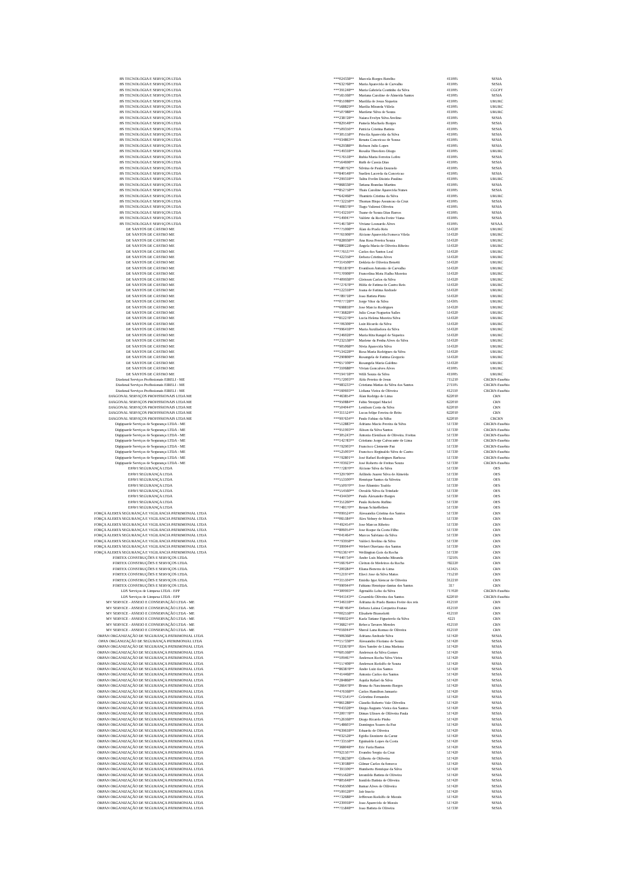| BS TECNOLOGIA E SERVIÇOS LTDA | ***024338** | Marcela Borges Botelho | 411005 | SESIA |
| BS TECNOLOGIA E SERVIÇOS LTDA | ***632768** | Maria Aparecida de Carvalho | 411005 | SESIA |
| BS TECNOLOGIA E SERVIÇOS LTDA | ***391248** | Maria Gabriela Coutinho da Silva | 411005 | CGCPT |
| BS TECNOLOGIA E SERVIÇOS LTDA | ***565168** | Mariana Caroline de Almeida Santos | 411005 | SESIA |
| BS TECNOLOGIA E SERVIÇOS LTDA | ***851088** | Marilila de Jesus Siqueira | 411005 | URURC |
| BS TECNOLOGIA E SERVIÇOS LTDA | ***568829** | Marilia Miranda Villela | 411005 | URURC |
| BS TECNOLOGIA E SERVIÇOS LTDA | ***507988** | Marilene Silva de Souza | 411005 | URURC |
| BS TECNOLOGIA E SERVIÇOS LTDA | ***238728** | Naiara Evelyn Silva Avelino | 411005 | SESIA |
| BS TECNOLOGIA E SERVIÇOS LTDA | ***829548** | Pamela Machado Borges | 411005 | SESIA |
| BS TECNOLOGIA E SERVIÇOS LTDA | ***509356** | Patricia Cristina Batista | 411005 | SESIA |
| BS TECNOLOGIA E SERVIÇOS LTDA | ***305158** | Priscila Aparecida da Silva | 411005 | SESIA |
| BS TECNOLOGIA E SERVIÇOS LTDA | ***934863** | Renata Conceicao de Sousa | 411005 | SESIA |
| BS TECNOLOGIA E SERVIÇOS LTDA | ***629388** | Robson Julio Lopes | 411005 | SESIA |
| BS TECNOLOGIA E SERVIÇOS LTDA | ***149318** | Rosalia Theodoro Diogo | 411005 | URURC |
| BS TECNOLOGIA E SERVIÇOS LTDA | ***176518** | Rubia Maria Ferreira Lofeu | 411005 | SESIA |
| BS TECNOLOGIA E SERVIÇOS LTDA | ***564698** | Ruth de Cassia Dias | 411005 | SESIA |
| BS TECNOLOGIA E SERVIÇOS LTDA | ***580792** | Silvina de Paula Dourado | 411005 | SESIA |
| BS TECNOLOGIA E SERVIÇOS LTDA | ***840548** | Suellen Lacerda da Conceicao | 411005 | SESIA |
| BS TECNOLOGIA E SERVIÇOS LTDA | ***299318** | Talita Evelin Dioizio Paulino | 411005 | URURC |
| BS TECNOLOGIA E SERVIÇOS LTDA | ***868338** | Tatiana Brandao Martins | 411005 | SESIA |
| BS TECNOLOGIA E SERVIÇOS LTDA | ***852758** | Thais Caroline Aparecida Nunes | 411005 | SESIA |
| BS TECNOLOGIA E SERVIÇOS LTDA | ***642468** | Thamiris Cristina da Silva | 411005 | URURC |
| BS TECNOLOGIA E SERVIÇOS LTDA | ***732258** | Thomas Bispo Assuncao da Cruz | 411005 | SESIA |
| BS TECNOLOGIA E SERVIÇOS LTDA | ***408378** | Tiago Valiensi Oliveira | 411005 | SESIA |
| BS TECNOLOGIA E SERVIÇOS LTDA | ***143216** | Tuane de Souza Dias Barros | 411005 | SESIA |
| BS TECNOLOGIA E SERVIÇOS LTDA | ***149047** | Valdete da Rocha Freire Viana | 411005 | SESIA |
| BS TECNOLOGIA E SERVIÇOS LTDA | ***146738** | Viviane Leonardo Alves | 411005 | SESAA |
| DE SANTOS DE CASTRO ME | ***775998** | Alan do Prado Reis | 514320 | URURC |
| DE SANTOS DE CASTRO ME | ***761908** | Alcione Aparecida Fonseca Vilela | 514320 | URURC |
| DE SANTOS DE CASTRO ME | ***828938** | Ana Rosa Pereira Souza | 514320 | URURC |
| DE SANTOS DE CASTRO ME | ***880228** | Angela Maria de Oliveira Ribeiro | 514320 | URURC |
| DE SANTOS DE CASTRO ME | ***776537** | Carlos dos Santos Leal | 514320 | URURC |
| DE SANTOS DE CASTRO ME | ***422358** | Debora Cristina Alves | 514320 | URURC |
| DE SANTOS DE CASTRO ME | ***314508** | Dekleia de Oliveira Benetti | 514320 | URURC |
| DE SANTOS DE CASTRO ME | ***811878** | Evanilson Antonio de Carvalho | 514320 | URURC |
| DE SANTOS DE CASTRO ME | ***170908** | Francelina Mota Fialho Moreira | 514320 | URURC |
| DE SANTOS DE CASTRO ME | ***409938** | Gleisson Carlos da Silva | 514320 | URURC |
| DE SANTOS DE CASTRO ME | ***727678** | Hilda de Fatima de Castro Reis | 514320 | URURC |
| DE SANTOS DE CASTRO ME | ***122318** | Joana de Fatima Andrade | 514320 | URURC |
| DE SANTOS DE CASTRO ME | ***789718** | Joao Batista Pinto | 514320 | URURC |
| DE SANTOS DE CASTRO ME | ***077728** | Jorge Vitor da Silva | 514305 | URURC |
| DE SANTOS DE CASTRO ME | ***698818** | Jose Marcio Rodrigues | 514320 | URURC |
| DE SANTOS DE CASTRO ME | ***736828** | Julio Cesar Nogueira Salles | 514320 | URURC |
| DE SANTOS DE CASTRO ME | ***812278** | Lucia Helena Moreira Silva | 514320 | URURC |
| DE SANTOS DE CASTRO ME | ***706308** | Luiz Ricardo da Silva | 514320 | URURC |
| DE SANTOS DE CASTRO ME | ***996418** | Maria Auxiliadora da Silva | 514320 | URURC |
| DE SANTOS DE CASTRO ME | ***246028** | Maria Rita Rangel de Siqueira | 514320 | URURC |
| DE SANTOS DE CASTRO ME | ***232538** | Marlene da Penha Alves da Silva | 514320 | URURC |
| DE SANTOS DE CASTRO ME | ***905068** | Nivia Aparecida Silva | 514320 | URURC |
| DE SANTOS DE CASTRO ME | ***534228** | Rosa Maria Rodrigues da Silva | 514320 | URURC |
| DE SANTOS DE CASTRO ME | ***290808** | Rosangela de Fatima Gregorio | 514320 | URURC |
| DE SANTOS DE CASTRO ME | ***657108** | Rosangela Maria Galdino | 514320 | URURC |
| DE SANTOS DE CASTRO ME | ***310688** | Vivian Goncalves Alves | 411005 | URURC |
| DE SANTOS DE CASTRO ME | ***194718** | Willi Souza da Silva | 411005 | URURC |
| Diadonal Serviços Profissionais EIRELI - ME | ***572003** | Aldo Pereira de Jesus | 715210 | CRCRN-Eusébio |
| Diadonal Serviços Profissionais EIRELI - ME | ***983233** | Cristiana Matias da Silva dos Santos | 271105 | CRCRN-Eusébio |
| Diadonal Serviços Profissionais EIRELI - ME | ***160693** | Lidiana Vieira de Oliveira | 412110 | CRCRN-Eusébio |
| DIAGONAL SERVIÇOS PROFISSIONAIS LTDA ME | ***463854** | Alan Rodrigo de Lima | 622010 | CRN |
| DIAGONAL SERVIÇOS PROFISSIONAIS LTDA ME | ***950884** | Fabio Streppel Maciel | 622010 | CRN |
| DIAGONAL SERVIÇOS PROFISSIONAIS LTDA ME | ***504044** | Lenilson Costa da Silva | 622010 | CRN |
| DIAGONAL SERVIÇOS PROFISSIONAIS LTDA ME | ***311524** | Lucas felipe Fereira de Brito | 622010 | CRN |
| DIAGONAL SERVIÇOS PROFISSIONAIS LTDA ME | ***997634** | Paulo Fabiao da Silba | 622010 | CRCRN |
| Digiguarde Serviços de Segurança LTDA - ME | ***512883** | Adriano Macio Pereira da Silva | 517330 | CRCRN-Eusébio |
| Digiguarde Serviços de Segurança LTDA - ME | ***951993** | Alison da Silva Santos | 517330 | CRCRN-Eusébio |
| Digiguarde Serviços de Segurança LTDA - ME | ***305243** | Antonio Elenilson de Oliveira. Freitas | 517330 | CRCRN-Eusébio |
| Digiguarde Serviços de Segurança LTDA - ME | ***142783** | Cristiano Jorge Calvacante de Lima | 517330 | CRCRN-Eusébio |
| Digiguarde Serviços de Segurança LTDA - ME | ***792903** | Francisco Clemente Paz | 517330 | CRCRN-Eusébio |
| Digiguarde Serviços de Segurança LTDA - ME | ***525003** | Francisco Reginaldo Silva de Castro | 517330 | CRCRN-Eusébio |
| Digiguarde Serviços de Segurança LTDA - ME | ***792801** | José Rafael Rodrigues Barbosa | 517330 | CRCRN-Eusébio |
| Digiguarde Serviços de Segurança LTDA - ME | ***703923** | José Roberto de Freitas Souza | 517330 | CRCRN-Eusébio |
| EPAVI SEGURANÇA LTDA | ***772870** | Alcione Silva da Silva | 517330 | OES |
| EPAVI SEGURANÇA LTDA | ***329790** | Arllindo Juarez Silva de Almeida | 517330 | OES |
| EPAVI SEGURANÇA LTDA | ***553100** | Henrique Santos da Silveira | 517330 | OES |
| EPAVI SEGURANÇA LTDA | ***550970** | Jose Altamiro Toaldo | 517330 | OES |
| EPAVI SEGURANÇA LTDA | ***554560** | Osvaldo Silva da Trindade | 517330 | OES |
| EPAVI SEGURANÇA LTDA | ***434430** | Paulo Alexandre Borges | 517330 | OES |
| EPAVI SEGURANÇA LTDA | ***351260** | Paulo Roberto Rufino | 517330 | OES |
| EPAVI SEGURANÇA LTDA | ***748170** | Renan Schieffelben | 517330 | OES |
| FORÇA ALERTA SEGURANÇA E VIGILANCIA PATRIMONIAL LTDA | ***099524** | Alessandra Cristina dos Santos | 517330 | CRN |
| FORÇA ALERTA SEGURANÇA E VIGILANCIA PATRIMONIAL LTDA | ***065184** | Alex Sidney de Morais | 517330 | CRN |
| FORÇA ALERTA SEGURANÇA E VIGILANCIA PATRIMONIAL LTDA | ***492454** | Jose Marcos Ribeiro | 517330 | CRN |
| FORÇA ALERTA SEGURANÇA E VIGILANCIA PATRIMONIAL LTDA | ***806054** | Jose Roque da Costa Filho | 517330 | CRN |
| FORÇA ALERTA SEGURANÇA E VIGILANCIA PATRIMONIAL LTDA | ***041464** | Marcos Salviano da Silva | 517330 | CRN |
| FORÇA ALERTA SEGURANÇA E VIGILANCIA PATRIMONIAL LTDA | ***793958** | Valdeci Avelino da Silva | 517330 | CRN |
| FORÇA ALERTA SEGURANÇA E VIGILANCIA PATRIMONIAL LTDA | ***399944** | Webert Otaviano dos Santos | 517330 | CRN |
| FORÇA ALERTA SEGURANÇA E VIGILANCIA PATRIMONIAL LTDA | ***613674** | Wellington Gois da Rocha | 517330 | CRN |
| FORTEX CONSTRUÇÕES E SERVIÇOS LTDA. | ***440734** | Andre Luis Marinho Miranda | 732105 | CRN |
| FORTEX CONSTRUÇÕES E SERVIÇOS LTDA. | ***166764** | Cleiton de Medeiros da Rocha | 782220 | CRN |
| FORTEX CONSTRUÇÕES E SERVIÇOS LTDA. | ***200284** | Eliana Bezerra de Lima | 513425 | CRN |
| FORTEX CONSTRUÇÕES E SERVIÇOS LTDA. | ***121974** | Elieci Jose da Silva Matos | 715210 | CRN |
| FORTEX CONSTRUÇÕES E SERVIÇOS LTDA. | ***315104** | Emidio Igor Alencar de Oliveira | 312210 | CRN |
| FORTEX CONSTRUÇÕES E SERVIÇOS LTDA. | ***990944** | Fabiano Henrique dantas dos Santos | 317 | CRN |
| LDS Serviços de Limpesa LTDA - EPP | ***300993** | Agenaldo Lobo da Silva | 717020 | CRCRN-Eusébio |
| LDS Serviços de Limpesa LTDA - EPP | ***941143** | Cesarnldo Oliveira dos Santos | 622010 | CRCRN-Eusébio |
| MV SERVICE - ASSEIO E CONSERVAÇÃO LTDA - ME | ***346118** | Adriana do Prado Bastos Freire dos reis | 412110 | CRN |
| MV SERVICE - ASSEIO E CONSERVAÇÃO LTDA - ME | ***487464** | Debora Laissa Cerqueira Frazao | 412110 | CRN |
| MV SERVICE - ASSEIO E CONSERVAÇÃO LTDA - ME | ***002558** | Elisabete Brasselotti | 412110 | CRN |
| MV SERVICE - ASSEIO E CONSERVAÇÃO LTDA - ME | ***999324** | Karla Tatiane Figueiredo da Silva | 4221 | CRN |
| MV SERVICE - ASSEIO E CONSERVAÇÃO LTDA - ME | ***368274** | Rebeca Tavares Mendes | 412110 | CRN |
| MV SERVICE - ASSEIO E CONSERVAÇÃO LTDA - ME | ***016044** | Sherol Lana Romao de Oliveira | 412110 | CRN |
| ORPAN ORGANIZAÇÃO DE SEGURANÇA PATRIMONIAL LTDA | ***906368** | Adriano Andrade Silva | 517420 | SESIA |
| OPAN ORGANIZAÇÃO DE SEGURANÇA PATRIMONIAL LTDA | ***157338** | Alessandro Floriano de Souza | 517420 | SESIA |
| ORPAN ORGANIZAÇÃO DE SEGURANÇA PATRIMONIAL LTDA | ***333678** | Alex Sander de Lima Madona | 517420 | SESIA |
| ORPAN ORGANIZAÇÃO DE SEGURANÇA PATRIMONIAL LTDA | ***605168** | Anderson da Silva Gomes | 517420 | SESIA |
| ORPAN ORGANIZAÇÃO DE SEGURANÇA PATRIMONIAL LTDA | ***109467** | Anderson Rocha Silva Vieira | 517420 | SESIA |
| ORPAN ORGANIZAÇÃO DE SEGURANÇA PATRIMONIAL LTDA | ***157408** | Anderson Rodolfo de Souza | 517420 | SESIA |
| ORPAN ORGANIZAÇÃO DE SEGURANÇA PATRIMONIAL LTDA | ***863878** | Andre Luiz dos Santos | 517420 | SESIA |
| ORPAN ORGANIZAÇÃO DE SEGURANÇA PATRIMONIAL LTDA | ***414468** | Antonio Carlos dos Santos | 517420 | SESIA |
| ORPAN ORGANIZAÇÃO DE SEGURANÇA PATRIMONIAL LTDA | ***284868** | Aquila Rafael da Silva | 517420 | SESIA |
| ORPAN ORGANIZAÇÃO DE SEGURANÇA PATRIMONIAL LTDA | ***266478** | Bruna do Nascimento Borges | 517420 | SESIA |
| ORPAN ORGANIZAÇÃO DE SEGURANÇA PATRIMONIAL LTDA | ***476168** | Carlos Hamilton Januario | 517420 | SESIA |
| ORPAN ORGANIZAÇÃO DE SEGURANÇA PATRIMONIAL LTDA | ***972545** | Celestino Fernandes | 517420 | SESIA |
| ORPAN ORGANIZAÇÃO DE SEGURANÇA PATRIMONIAL LTDA | ***861288** | Claudio Roberto Vale Oliveilra | 517420 | SESIA |
| ORPAN ORGANIZAÇÃO DE SEGURANÇA PATRIMONIAL LTDA | ***043328** | Diego Augusto Vieira dos Santos | 517420 | SESIA |
| ORPAN ORGANIZAÇÃO DE SEGURANÇA PATRIMONIAL LTDA | ***200778** | Dimas Ulisses de Olliveira Paula | 517420 | SESIA |
| ORPAN ORGANIZAÇÃO DE SEGURANÇA PATRIMONIAL LTDA | ***526168** | Diogo Ricardo Pinho | 517420 | SESIA |
| ORPAN ORGANIZAÇÃO DE SEGURANÇA PATRIMONIAL LTDA | ***548603** | Domingos Soares da Paz | 517420 | SESIA |
| ORPAN ORGANIZAÇÃO DE SEGURANÇA PATRIMONIAL LTDA | ***639618** | Eduardo de Oliveira | 517420 | SESIA |
| ORPAN ORGANIZAÇÃO DE SEGURANÇA PATRIMONIAL LTDA | ***032528** | Egidio Donizete da Caruz | 517420 | SESIA |
| ORPAN ORGANIZAÇÃO DE SEGURANÇA PATRIMONIAL LTDA | ***733558** | Eguinaldo Lopes da Costa | 517420 | SESIA |
| ORPAN ORGANIZAÇÃO DE SEGURANÇA PATRIMONIAL LTDA | ***368048** | Eric Faria Bastos | 517420 | SESIA |
| ORPAN ORGANIZAÇÃO DE SEGURANÇA PATRIMONIAL LTDA | ***921507** | Evandro Sergio da Cruz | 517420 | SESIA |
| ORPAN ORGANIZAÇÃO DE SEGURANÇA PATRIMONIAL LTDA | ***538238** | Gilberto de Olilveira | 517420 | SESIA |
| ORPAN ORGANIZAÇÃO DE SEGURANÇA PATRIMONIAL LTDA | ***130188** | Gilmar Carlos da fonseca | 517420 | SESIA |
| ORPAN ORGANIZAÇÃO DE SEGURANÇA PATRIMONIAL LTDA | ***391106** | Humberto Henrique da Silva | 517420 | SESIA |
| ORPAN ORGANIZAÇÃO DE SEGURANÇA PATRIMONIAL LTDA | ***055628** | Iavanildo Batista de Oliveira | 517420 | SESIA |
| ORPAN ORGANIZAÇÃO DE SEGURANÇA PATRIMONIAL LTDA | ***805648** | Iranildo Batista de Oliveira | 517420 | SESIA |
| ORPAN ORGANIZAÇÃO DE SEGURANÇA PATRIMONIAL LTDA | ***456508** | Itamar Alves de Olliveira | 517420 | SESIA |
| ORPAN ORGANIZAÇÃO DE SEGURANÇA PATRIMONIAL LTDA | ***599128** | Jair Inacio | 517420 | SESIA |
| ORPAN ORGANIZAÇÃO DE SEGURANÇA PATRIMONIAL LTDA | ***732688** | Jefferson Rodolfo de Morais | 517420 | SESIA |
| ORPAN ORGANIZAÇÃO DE SEGURANÇA PATRIMONIAL LTDA | ***239918** | Joao Aparecido de Morais | 517420 | SESIA |
| ORPAN ORGANIZAÇÃO DE SEGURANÇA PATRIMONIAL LTDA | ***715848** | Joao Batista de Oliveira | 517330 | SESIA |